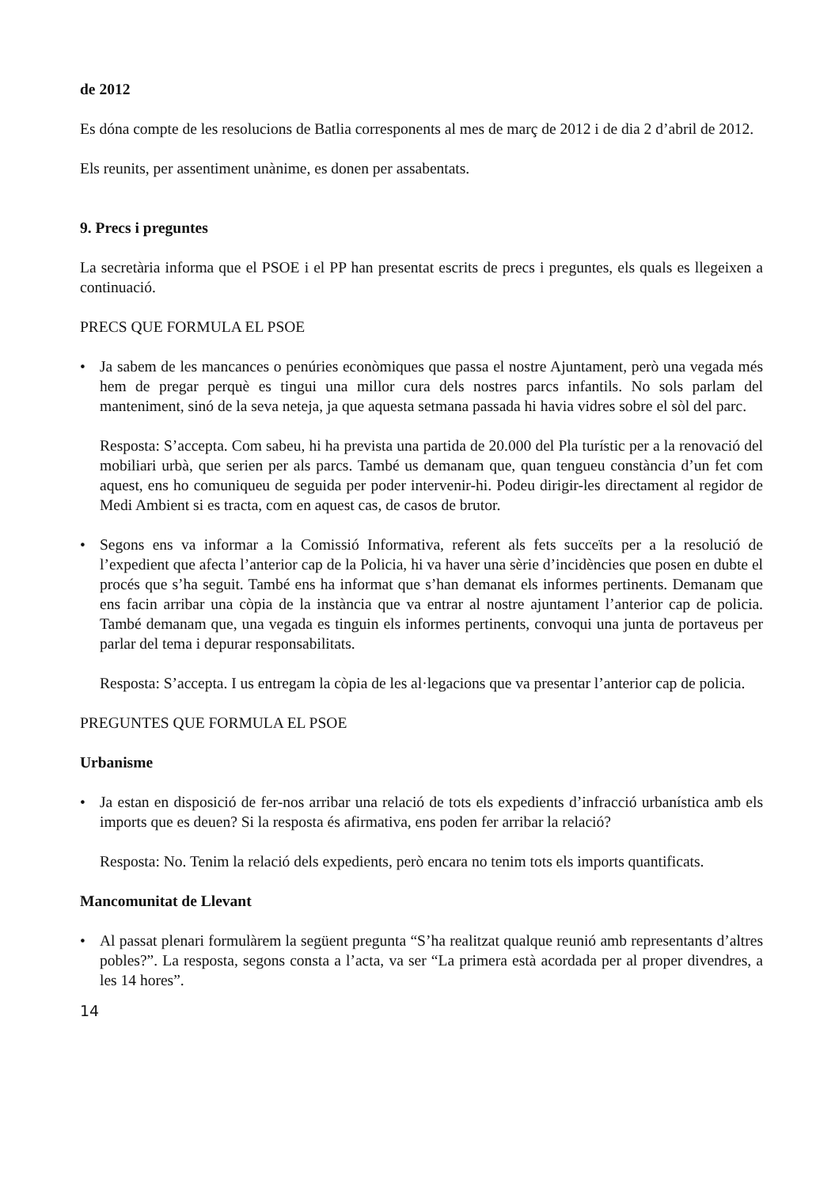de 2012
Es dóna compte de les resolucions de Batlia corresponents al mes de març de 2012 i de dia 2 d’abril de 2012.
Els reunits, per assentiment unànime, es donen per assabentats.
9. Precs i preguntes
La secretària informa que el PSOE i el PP han presentat escrits de precs i preguntes, els quals es llegeixen a continuació.
PRECS QUE FORMULA EL PSOE
•
Ja sabem de les mancances o penúries econòmiques que passa el nostre Ajuntament, però una vegada més hem de pregar perquè es tingui una millor cura dels nostres parcs infantils. No sols parlam del manteniment, sinó de la seva neteja, ja que aquesta setmana passada hi havia vidres sobre el sòl del parc.
Resposta: S’accepta. Com sabeu, hi ha prevista una partida de 20.000 del Pla turístic per a la renovació del mobiliari urbà, que serien per als parcs. També us demanam que, quan tengueu constància d’un fet com aquest, ens ho comuniqueu de seguida per poder intervenir-hi. Podeu dirigir-les directament al regidor de Medi Ambient si es tracta, com en aquest cas, de casos de brutor.
•
Segons ens va informar a la Comissió Informativa, referent als fets succeïts per a la resolució de l’expedient que afecta l’anterior cap de la Policia, hi va haver una sèrie d’incidències que posen en dubte el procés que s’ha seguit. També ens ha informat que s’han demanat els informes pertinents. Demanam que ens facin arribar una còpia de la instància que va entrar al nostre ajuntament l’anterior cap de policia. També demanam que, una vegada es tinguin els informes pertinents, convoqui una junta de portaveus per parlar del tema i depurar responsabilitats.
Resposta: S’accepta. I us entregam la còpia de les al·legacions que va presentar l’anterior cap de policia.
PREGUNTES QUE FORMULA EL PSOE
Urbanisme
•
Ja estan en disposició de fer-nos arribar una relació de tots els expedients d’infracció urbanística amb els imports que es deuen? Si la resposta és afirmativa, ens poden fer arribar la relació?
Resposta: No. Tenim la relació dels expedients, però encara no tenim tots els imports quantificats.
Mancomunitat de Llevant
•
Al passat plenari formulàrem la següent pregunta “S’ha realitzat qualque reunió amb representants d’altres pobles?”. La resposta, segons consta a l’acta, va ser “La primera està acordada per al proper divendres, a les 14 hores”.
14